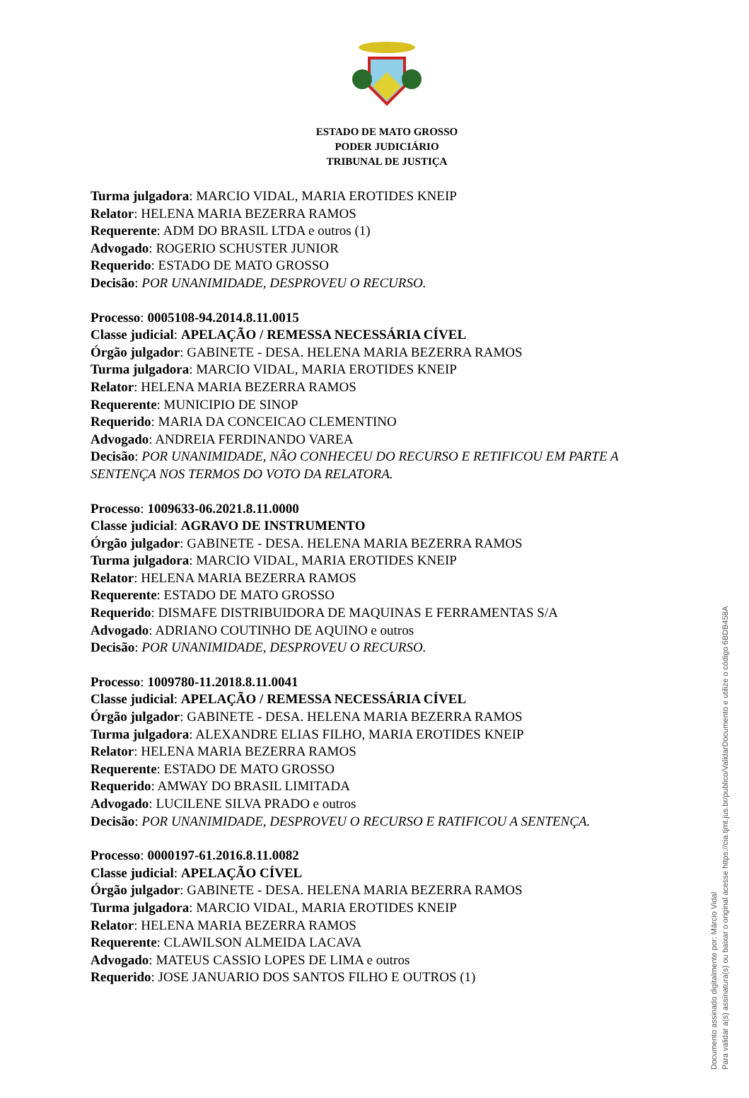ESTADO DE MATO GROSSO
PODER JUDICIÁRIO
TRIBUNAL DE JUSTIÇA
Turma julgadora: MARCIO VIDAL, MARIA EROTIDES KNEIP
Relator: HELENA MARIA BEZERRA RAMOS
Requerente: ADM DO BRASIL LTDA e outros (1)
Advogado: ROGERIO SCHUSTER JUNIOR
Requerido: ESTADO DE MATO GROSSO
Decisão: POR UNANIMIDADE, DESPROVEU O RECURSO.
Processo: 0005108-94.2014.8.11.0015
Classe judicial: APELAÇÃO / REMESSA NECESSÁRIA CÍVEL
Órgão julgador: GABINETE - DESA. HELENA MARIA BEZERRA RAMOS
Turma julgadora: MARCIO VIDAL, MARIA EROTIDES KNEIP
Relator: HELENA MARIA BEZERRA RAMOS
Requerente: MUNICIPIO DE SINOP
Requerido: MARIA DA CONCEICAO CLEMENTINO
Advogado: ANDREIA FERDINANDO VAREA
Decisão: POR UNANIMIDADE, NÃO CONHECEU DO RECURSO E RETIFICOU EM PARTE A SENTENÇA NOS TERMOS DO VOTO DA RELATORA.
Processo: 1009633-06.2021.8.11.0000
Classe judicial: AGRAVO DE INSTRUMENTO
Órgão julgador: GABINETE - DESA. HELENA MARIA BEZERRA RAMOS
Turma julgadora: MARCIO VIDAL, MARIA EROTIDES KNEIP
Relator: HELENA MARIA BEZERRA RAMOS
Requerente: ESTADO DE MATO GROSSO
Requerido: DISMAFE DISTRIBUIDORA DE MAQUINAS E FERRAMENTAS S/A
Advogado: ADRIANO COUTINHO DE AQUINO e outros
Decisão: POR UNANIMIDADE, DESPROVEU O RECURSO.
Processo: 1009780-11.2018.8.11.0041
Classe judicial: APELAÇÃO / REMESSA NECESSÁRIA CÍVEL
Órgão julgador: GABINETE - DESA. HELENA MARIA BEZERRA RAMOS
Turma julgadora: ALEXANDRE ELIAS FILHO, MARIA EROTIDES KNEIP
Relator: HELENA MARIA BEZERRA RAMOS
Requerente: ESTADO DE MATO GROSSO
Requerido: AMWAY DO BRASIL LIMITADA
Advogado: LUCILENE SILVA PRADO e outros
Decisão: POR UNANIMIDADE, DESPROVEU O RECURSO E RATIFICOU A SENTENÇA.
Processo: 0000197-61.2016.8.11.0082
Classe judicial: APELAÇÃO CÍVEL
Órgão julgador: GABINETE - DESA. HELENA MARIA BEZERRA RAMOS
Turma julgadora: MARCIO VIDAL, MARIA EROTIDES KNEIP
Relator: HELENA MARIA BEZERRA RAMOS
Requerente: CLAWILSON ALMEIDA LACAVA
Advogado: MATEUS CASSIO LOPES DE LIMA e outros
Requerido: JOSE JANUARIO DOS SANTOS FILHO E OUTROS (1)
Documento assinado digitalmente por: Márcio Vidal
Para validar a(s) assinatura(s) ou baixar o original acesse https://cia.tjmt.jus.br/publico/ValidarDocumento e utilize o código 6BDB458A